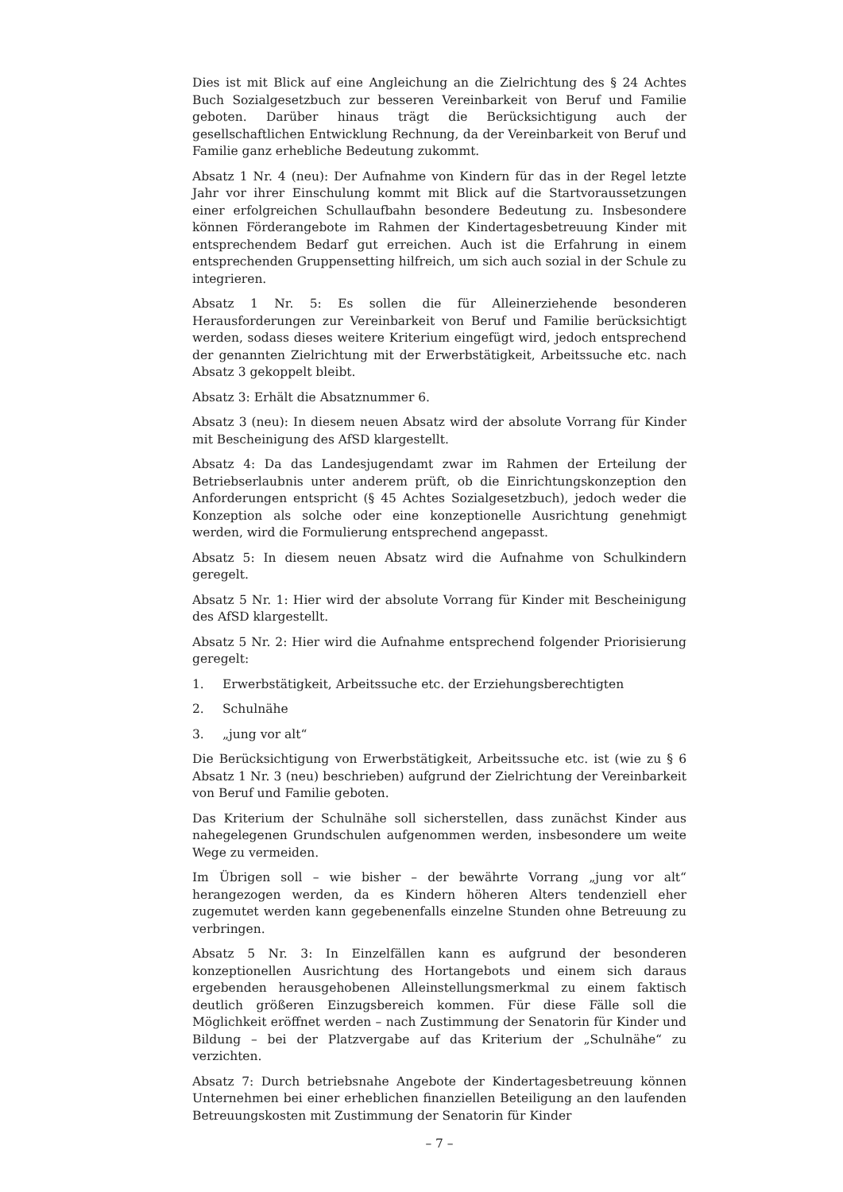Dies ist mit Blick auf eine Angleichung an die Zielrichtung des § 24 Achtes Buch Sozialgesetzbuch zur besseren Vereinbarkeit von Beruf und Familie geboten. Darüber hinaus trägt die Berücksichtigung auch der gesellschaftlichen Entwicklung Rechnung, da der Vereinbarkeit von Beruf und Familie ganz erhebliche Bedeutung zukommt.
Absatz 1 Nr. 4 (neu): Der Aufnahme von Kindern für das in der Regel letzte Jahr vor ihrer Einschulung kommt mit Blick auf die Startvoraussetzungen einer erfolgreichen Schullaufbahn besondere Bedeutung zu. Insbesondere können Förderangebote im Rahmen der Kindertagesbetreuung Kinder mit entsprechendem Bedarf gut erreichen. Auch ist die Erfahrung in einem entsprechenden Gruppensetting hilfreich, um sich auch sozial in der Schule zu integrieren.
Absatz 1 Nr. 5: Es sollen die für Alleinerziehende besonderen Herausforderungen zur Vereinbarkeit von Beruf und Familie berücksichtigt werden, sodass dieses weitere Kriterium eingefügt wird, jedoch entsprechend der genannten Zielrichtung mit der Erwerbstätigkeit, Arbeitssuche etc. nach Absatz 3 gekoppelt bleibt.
Absatz 3: Erhält die Absatznummer 6.
Absatz 3 (neu): In diesem neuen Absatz wird der absolute Vorrang für Kinder mit Bescheinigung des AfSD klargestellt.
Absatz 4: Da das Landesjugendamt zwar im Rahmen der Erteilung der Betriebserlaubnis unter anderem prüft, ob die Einrichtungskonzeption den Anforderungen entspricht (§ 45 Achtes Sozialgesetzbuch), jedoch weder die Konzeption als solche oder eine konzeptionelle Ausrichtung genehmigt werden, wird die Formulierung entsprechend angepasst.
Absatz 5: In diesem neuen Absatz wird die Aufnahme von Schulkindern geregelt.
Absatz 5 Nr. 1: Hier wird der absolute Vorrang für Kinder mit Bescheinigung des AfSD klargestellt.
Absatz 5 Nr. 2: Hier wird die Aufnahme entsprechend folgender Priorisierung geregelt:
1. Erwerbstätigkeit, Arbeitssuche etc. der Erziehungsberechtigten
2. Schulnähe
3. „jung vor alt“
Die Berücksichtigung von Erwerbstätigkeit, Arbeitssuche etc. ist (wie zu § 6 Absatz 1 Nr. 3 (neu) beschrieben) aufgrund der Zielrichtung der Vereinbarkeit von Beruf und Familie geboten.
Das Kriterium der Schulnähe soll sicherstellen, dass zunächst Kinder aus nahegelegenen Grundschulen aufgenommen werden, insbesondere um weite Wege zu vermeiden.
Im Übrigen soll – wie bisher – der bewährte Vorrang „jung vor alt“ herangezogen werden, da es Kindern höheren Alters tendenziell eher zugemutet werden kann gegebenenfalls einzelne Stunden ohne Betreuung zu verbringen.
Absatz 5 Nr. 3: In Einzelfällen kann es aufgrund der besonderen konzeptionellen Ausrichtung des Hortangebots und einem sich daraus ergebenden herausgehobenen Alleinstellungsmerkmal zu einem faktisch deutlich größeren Einzugsbereich kommen. Für diese Fälle soll die Möglichkeit eröffnet werden – nach Zustimmung der Senatorin für Kinder und Bildung – bei der Platzvergabe auf das Kriterium der „Schulnähe“ zu verzichten.
Absatz 7: Durch betriebsnahe Angebote der Kindertagesbetreuung können Unternehmen bei einer erheblichen finanziellen Beteiligung an den laufenden Betreuungskosten mit Zustimmung der Senatorin für Kinder
– 7 –